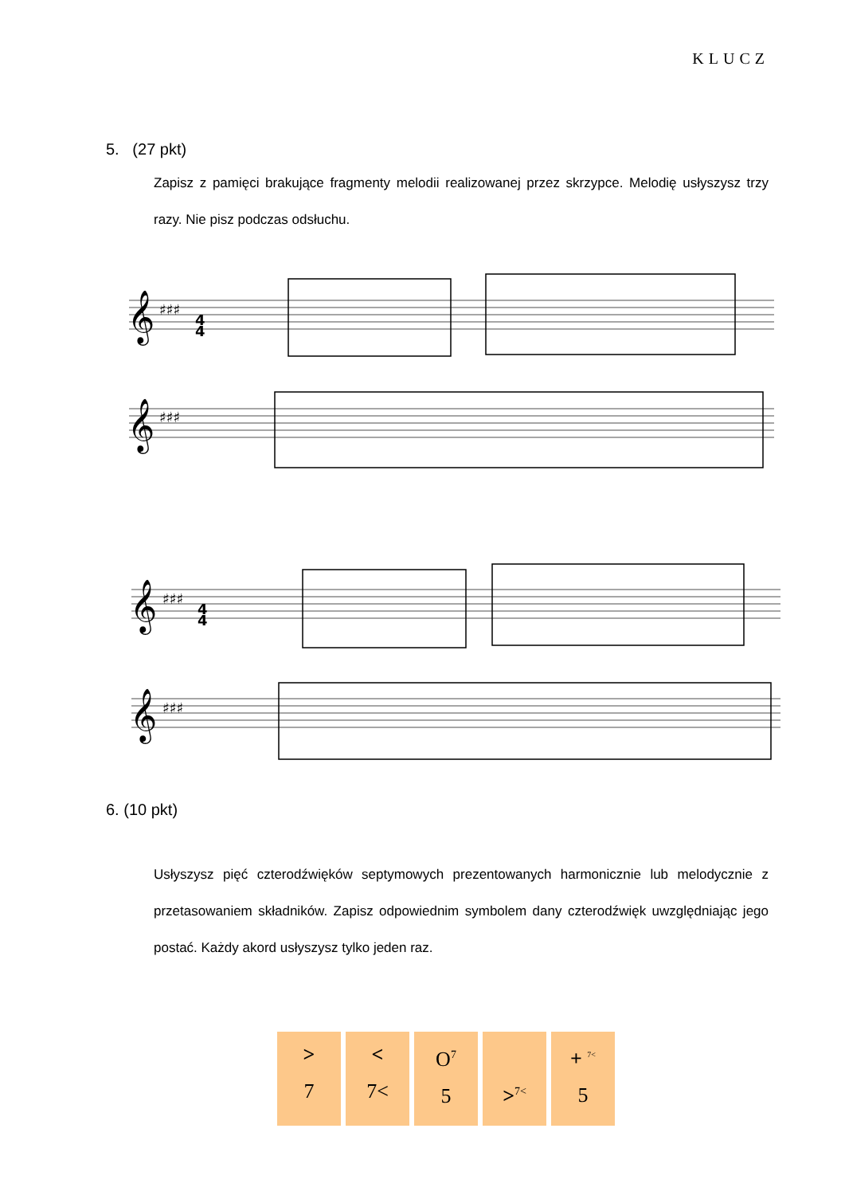KLUCZ
5. (27 pkt)
Zapisz z pamięci brakujące fragmenty melodii realizowanej przez skrzypce. Melodię usłyszysz trzy razy. Nie pisz podczas odsłuchu.
𝄞
𝄞
𝄞
𝄞
♯♯♯
♯♯♯
♯♯♯
♯♯♯
4
4
4
4
6. (10 pkt)
Usłyszysz pięć czterodźwięków septymowych prezentowanych harmonicznie lub melodycznie z przetasowaniem składników. Zapisz odpowiednim symbolem dany czterodźwięk uwzględniając jego postać. Każdy akord usłyszysz tylko jeden raz.
>
7
<
7<
O<sup>7</sup>
5
><sup>7<</sup>
+ <sup>7<</sup>
5